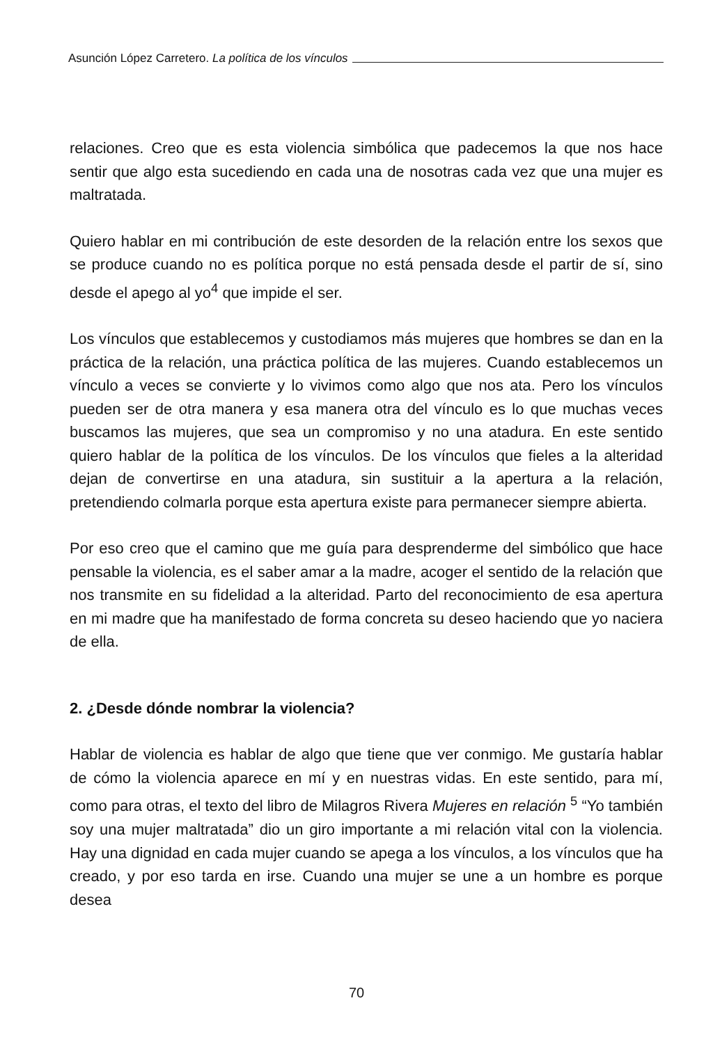Asunción López Carretero. La política de los vínculos
relaciones. Creo que es esta violencia simbólica que padecemos la que nos hace sentir que algo esta sucediendo en cada una de nosotras cada vez que una mujer es maltratada.
Quiero hablar en mi contribución de este desorden de la relación entre los sexos que se produce cuando no es política porque no está pensada desde el partir de sí, sino desde el apego al yo<sup>4</sup> que impide el ser.
Los vínculos que establecemos y custodiamos más mujeres que hombres se dan en la práctica de la relación, una práctica política de las mujeres. Cuando establecemos un vínculo a veces se convierte y lo vivimos como algo que nos ata. Pero los vínculos pueden ser de otra manera y esa manera otra del vínculo es lo que muchas veces buscamos las mujeres, que sea un compromiso y no una atadura. En este sentido quiero hablar de la política de los vínculos. De los vínculos que fieles a la alteridad dejan de convertirse en una atadura, sin sustituir a la apertura a la relación, pretendiendo colmarla porque esta apertura existe para permanecer siempre abierta.
Por eso creo que el camino que me guía para desprenderme del simbólico que hace pensable la violencia, es el saber amar a la madre, acoger el sentido de la relación que nos transmite en su fidelidad a la alteridad. Parto del reconocimiento de esa apertura en mi madre que ha manifestado de forma concreta su deseo haciendo que yo naciera de ella.
2. ¿Desde dónde nombrar la violencia?
Hablar de violencia es hablar de algo que tiene que ver conmigo. Me gustaría hablar de cómo la violencia aparece en mí y en nuestras vidas. En este sentido, para mí, como para otras, el texto del libro de Milagros Rivera Mujeres en relación <sup>5</sup> “Yo también soy una mujer maltratada” dio un giro importante a mi relación vital con la violencia. Hay una dignidad en cada mujer cuando se apega a los vínculos, a los vínculos que ha creado, y por eso tarda en irse. Cuando una mujer se une a un hombre es porque desea
70